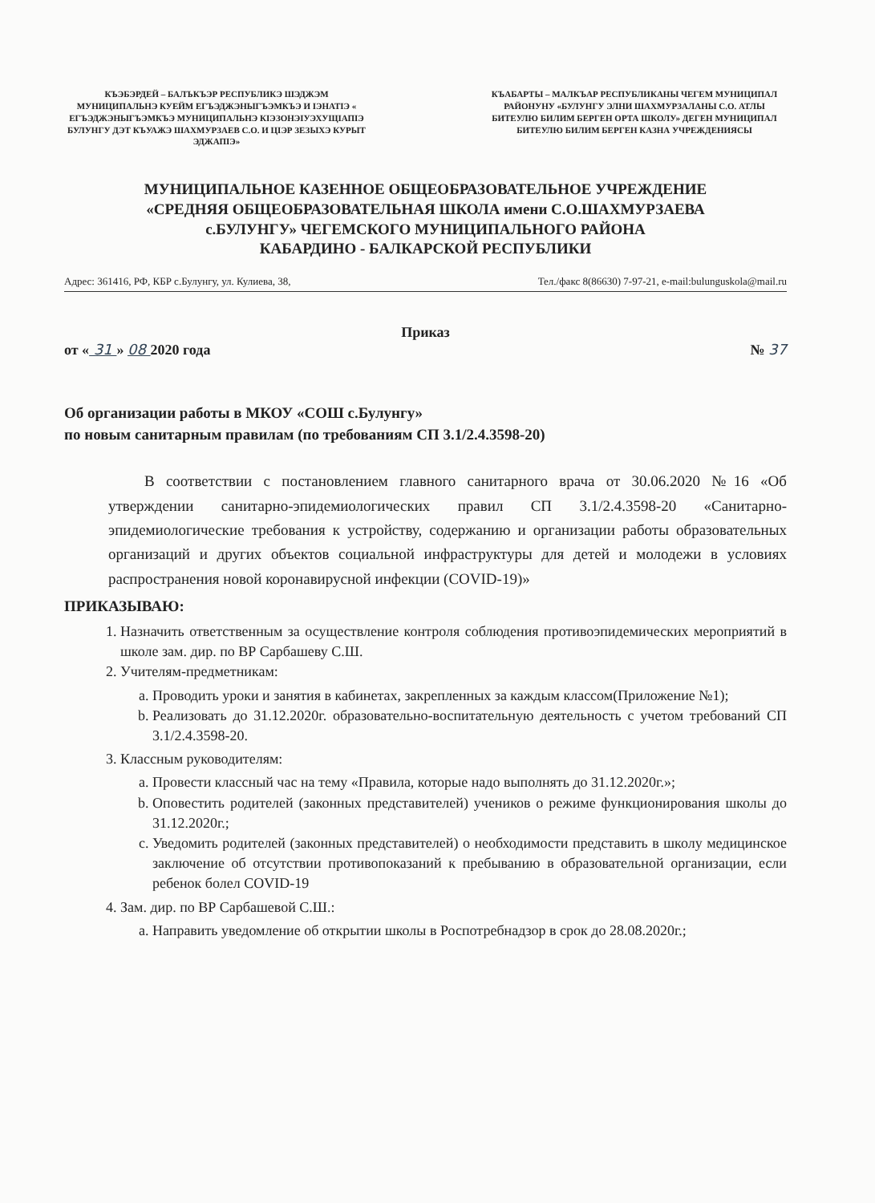КЪЭБЭРДЕЙ – БАЛЪКЪЭР РЕСПУБЛИКЭ ШЭДЖЭМ МУНИЦИПАЛЬНЭ КУЕЙМ ЕГЪЭДЖЭНЫГЪЭМКЪЭ И ІЭНАТІЭ « ЕГЪЭДЖЭНЫГЪЭМКЪЭ МУНИЦИПАЛЬНЭ КІЭЗОНЭІУЭХУЩІАПІЭ БУЛУНГУ ДЭТ КЪУАЖЭ ШАХМУРЗАЕВ С.О. И ЦІЭР ЗЕЗЫХЭ КУРЫТ ЭДЖАПІЭ»
КЪАБАРТЫ – МАЛКЪАР РЕСПУБЛИКАНЫ ЧЕГЕМ МУНИЦИПАЛ РАЙОНУНУ «БУЛУНГУ ЭЛНИ ШАХМУРЗАЛАНЫ С.О. АТЛЫ БИТЕУЛЮ БИЛИМ БЕРГЕН ОРТА ШКОЛУ» ДЕГЕН МУНИЦИПАЛ БИТЕУЛЮ БИЛИМ БЕРГЕН КАЗНА УЧРЕЖДЕНИЯСЫ
МУНИЦИПАЛЬНОЕ КАЗЕННОЕ ОБЩЕОБРАЗОВАТЕЛЬНОЕ УЧРЕЖДЕНИЕ
«СРЕДНЯЯ ОБЩЕОБРАЗОВАТЕЛЬНАЯ ШКОЛА имени С.О.ШАХМУРЗАЕВА
с.БУЛУНГУ» ЧЕГЕМСКОГО МУНИЦИПАЛЬНОГО РАЙОНА
КАБАРДИНО - БАЛКАРСКОЙ РЕСПУБЛИКИ
Адрес: 361416, РФ, КБР с.Булунгу, ул. Кулиева, 38, Тел./факс 8(86630) 7-97-21, e-mail:bulunguskola@mail.ru
Приказ
от « 31 » 08 2020 года № 37
Об организации работы в МКОУ «СОШ с.Булунгу»
по новым санитарным правилам (по требованиям СП 3.1/2.4.3598-20)
В соответствии с постановлением главного санитарного врача от 30.06.2020 №16 «Об утверждении санитарно-эпидемиологических правил СП 3.1/2.4.3598-20 «Санитарно-эпидемиологические требования к устройству, содержанию и организации работы образовательных организаций и других объектов социальной инфраструктуры для детей и молодежи в условиях распространения новой коронавирусной инфекции (COVID-19)»
ПРИКАЗЫВАЮ:
1. Назначить ответственным за осуществление контроля соблюдения противоэпидемических мероприятий в школе зам. дир. по ВР Сарбашеву С.Ш.
2. Учителям-предметникам:
a. Проводить уроки и занятия в кабинетах, закрепленных за каждым классом(Приложение №1);
b. Реализовать до 31.12.2020г. образовательно-воспитательную деятельность с учетом требований СП 3.1/2.4.3598-20.
3. Классным руководителям:
a. Провести классный час на тему «Правила, которые надо выполнять до 31.12.2020г.»;
b. Оповестить родителей (законных представителей) учеников о режиме функционирования школы до 31.12.2020г.;
c. Уведомить родителей (законных представителей) о необходимости представить в школу медицинское заключение об отсутствии противопоказаний к пребыванию в образовательной организации, если ребенок болел COVID-19
4. Зам. дир. по ВР Сарбашевой С.Ш.:
a. Направить уведомление об открытии школы в Роспотребнадзор в срок до 28.08.2020г.;